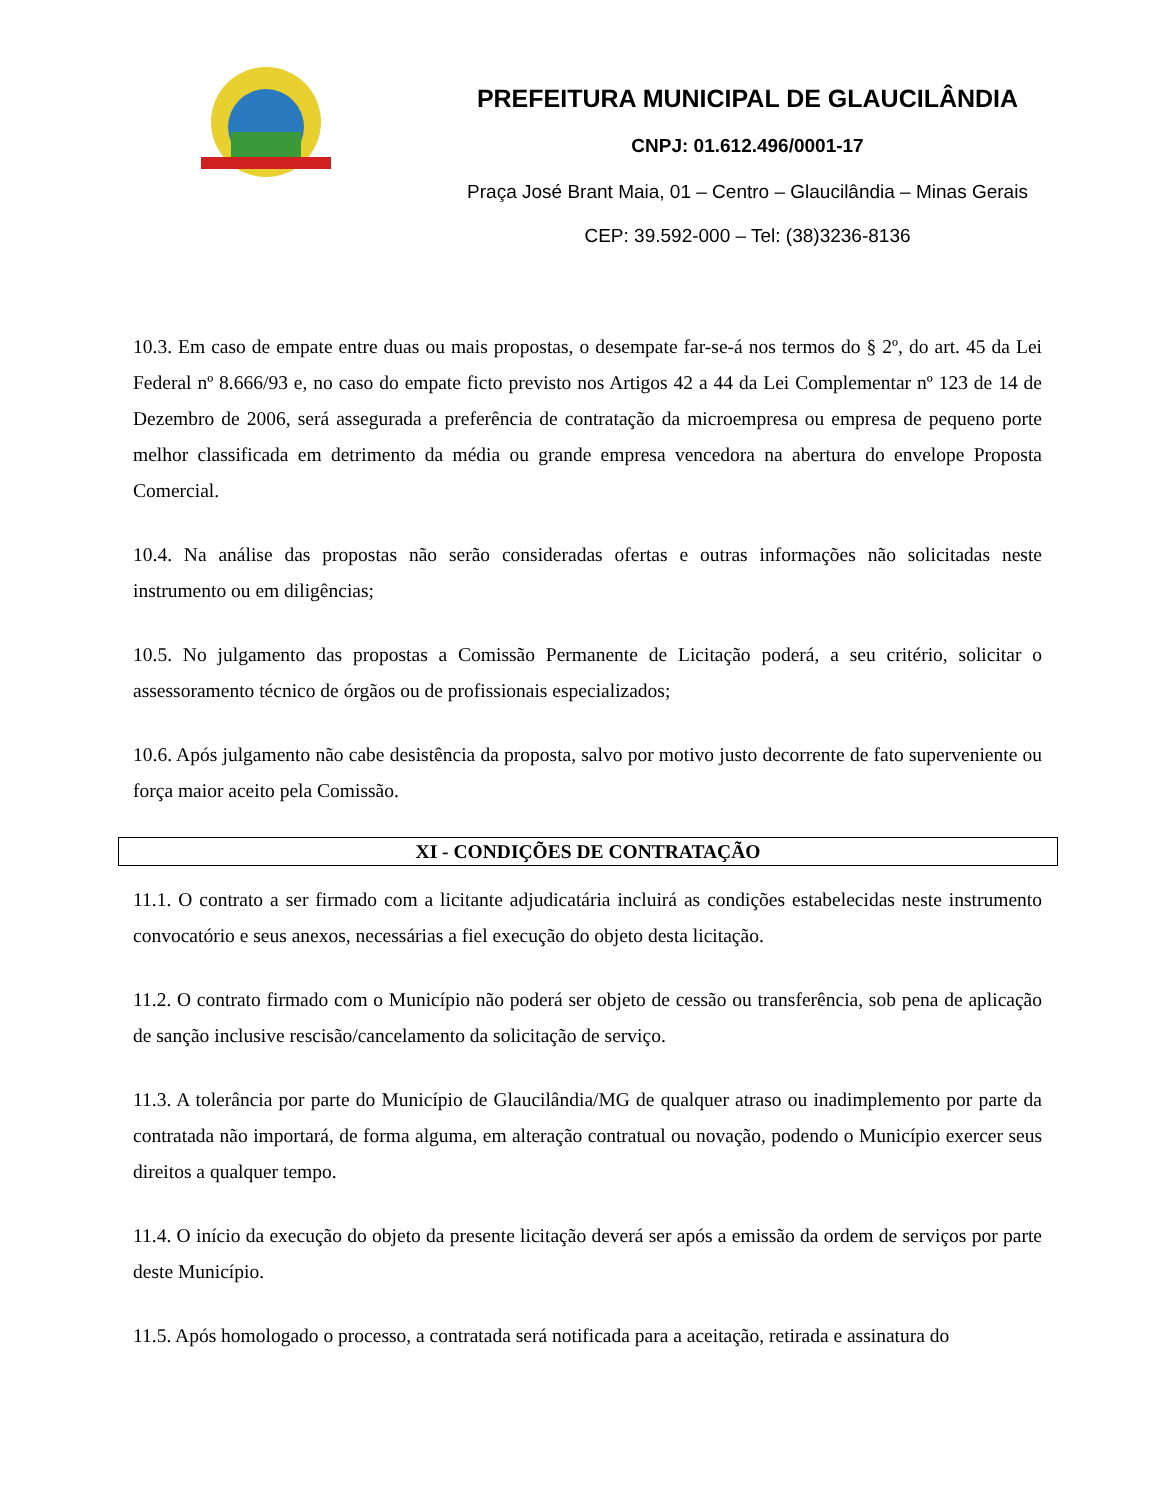PREFEITURA MUNICIPAL DE GLAUCILÂNDIA
CNPJ: 01.612.496/0001-17
Praça José Brant Maia, 01 – Centro – Glaucilândia – Minas Gerais
CEP: 39.592-000 – Tel: (38)3236-8136
10.3. Em caso de empate entre duas ou mais propostas, o desempate far-se-á nos termos do § 2º, do art. 45 da Lei Federal nº 8.666/93 e, no caso do empate ficto previsto nos Artigos 42 a 44 da Lei Complementar nº 123 de 14 de Dezembro de 2006, será assegurada a preferência de contratação da microempresa ou empresa de pequeno porte melhor classificada em detrimento da média ou grande empresa vencedora na abertura do envelope Proposta Comercial.
10.4. Na análise das propostas não serão consideradas ofertas e outras informações não solicitadas neste instrumento ou em diligências;
10.5. No julgamento das propostas a Comissão Permanente de Licitação poderá, a seu critério, solicitar o assessoramento técnico de órgãos ou de profissionais especializados;
10.6. Após julgamento não cabe desistência da proposta, salvo por motivo justo decorrente de fato superveniente ou força maior aceito pela Comissão.
XI - CONDIÇÕES DE CONTRATAÇÃO
11.1. O contrato a ser firmado com a licitante adjudicatária incluirá as condições estabelecidas neste instrumento convocatório e seus anexos, necessárias a fiel execução do objeto desta licitação.
11.2. O contrato firmado com o Município não poderá ser objeto de cessão ou transferência, sob pena de aplicação de sanção inclusive rescisão/cancelamento da solicitação de serviço.
11.3. A tolerância por parte do Município de Glaucilândia/MG de qualquer atraso ou inadimplemento por parte da contratada não importará, de forma alguma, em alteração contratual ou novação, podendo o Município exercer seus direitos a qualquer tempo.
11.4. O início da execução do objeto da presente licitação deverá ser após a emissão da ordem de serviços por parte deste Município.
11.5. Após homologado o processo, a contratada será notificada para a aceitação, retirada e assinatura do